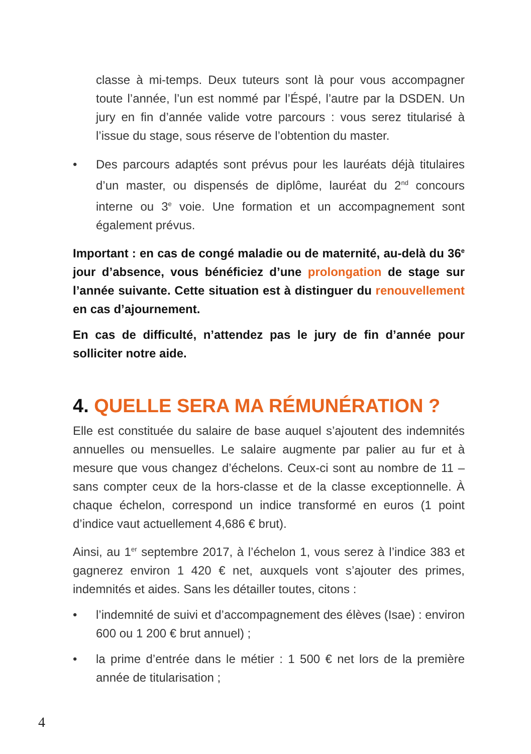classe à mi-temps. Deux tuteurs sont là pour vous accompagner toute l’année, l’un est nommé par l’Éspé, l’autre par la DSDEN. Un jury en fin d’année valide votre parcours : vous serez titularisé à l’issue du stage, sous réserve de l’obtention du master.
• Des parcours adaptés sont prévus pour les lauréats déjà titulaires d’un master, ou dispensés de diplôme, lauréat du 2<sup>nd</sup> concours interne ou 3<sup>e</sup> voie. Une formation et un accompagnement sont également prévus.
Important : en cas de congé maladie ou de maternité, au-delà du 36<sup>e</sup> jour d’absence, vous bénéficiez d’une prolongation de stage sur l’année suivante. Cette situation est à distinguer du renouvellement en cas d’ajournement.
En cas de difficulté, n’attendez pas le jury de fin d’année pour solliciter notre aide.
4. QUELLE SERA MA RÉMUNÉRATION ?
Elle est constituée du salaire de base auquel s’ajoutent des indemnités annuelles ou mensuelles. Le salaire augmente par palier au fur et à mesure que vous changez d’échelons. Ceux-ci sont au nombre de 11 – sans compter ceux de la hors-classe et de la classe exceptionnelle. À chaque échelon, correspond un indice transformé en euros (1 point d’indice vaut actuellement 4,686 € brut).
Ainsi, au 1<sup>er</sup> septembre 2017, à l’échelon 1, vous serez à l’indice 383 et gagnerez environ 1 420 € net, auxquels vont s’ajouter des primes, indemnités et aides. Sans les détailler toutes, citons :
• l’indemnité de suivi et d’accompagnement des élèves (Isae) : environ 600 ou 1 200 € brut annuel) ;
• la prime d’entrée dans le métier : 1 500 € net lors de la première année de titularisation ;
4